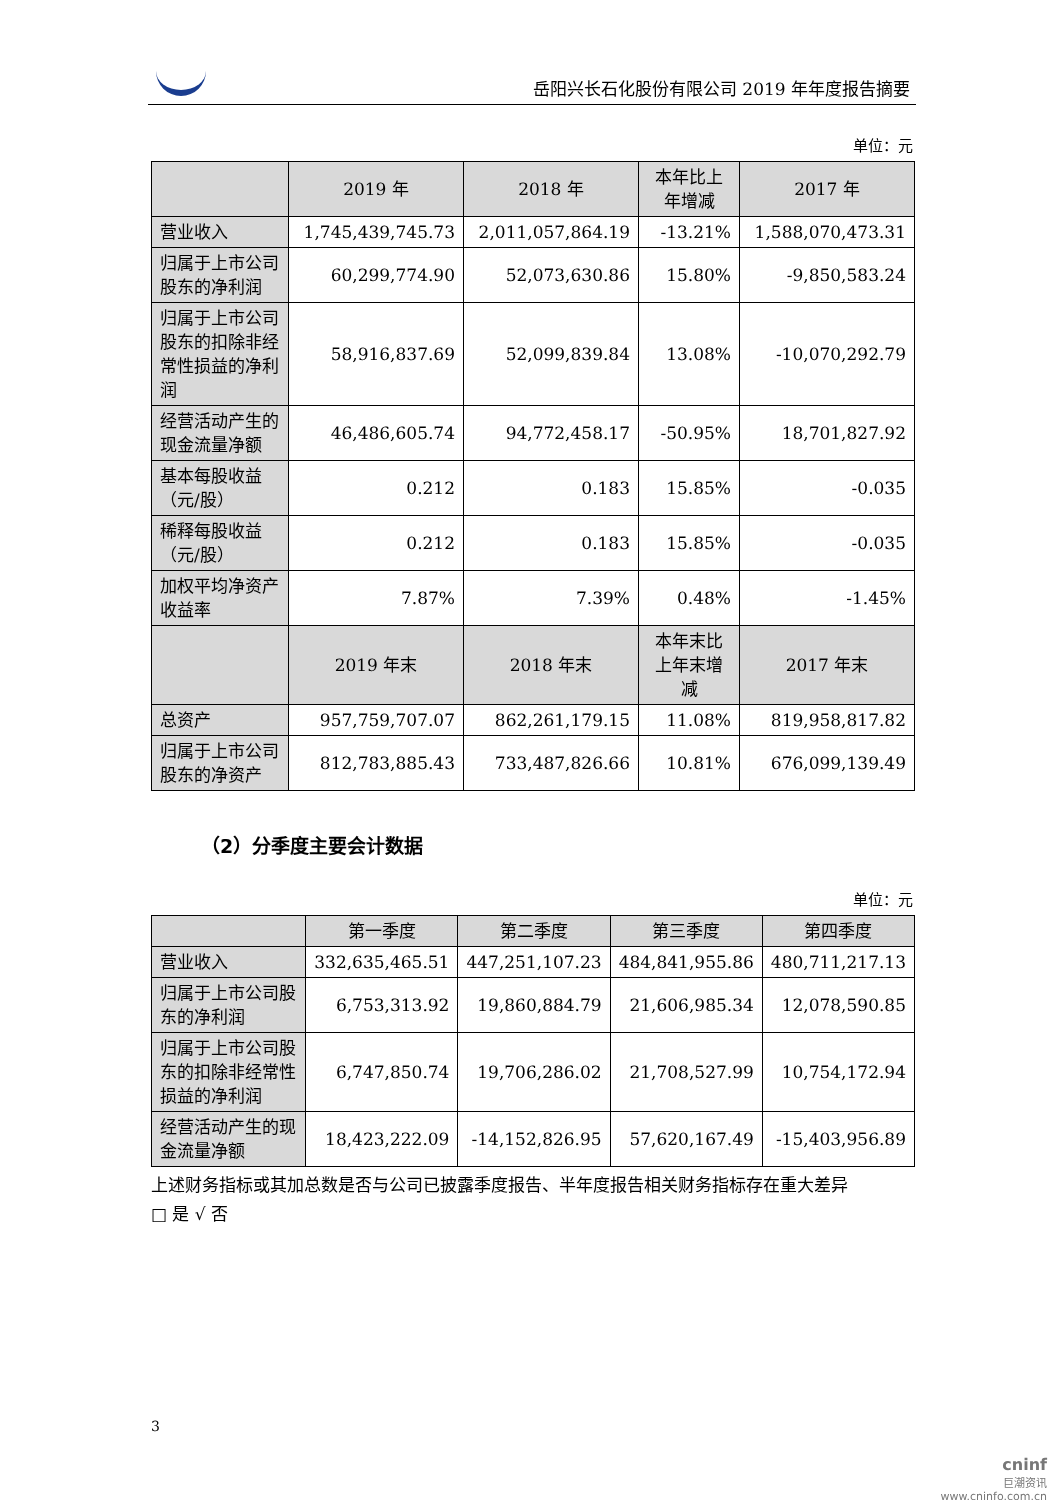岳阳兴长石化股份有限公司 2019 年年度报告摘要
单位：元
| | 2019 年 | 2018 年 | 本年比上年增减 | 2017 年 |
| --- | --- | --- | --- | --- |
| 营业收入 | 1,745,439,745.73 | 2,011,057,864.19 | -13.21% | 1,588,070,473.31 |
| 归属于上市公司股东的净利润 | 60,299,774.90 | 52,073,630.86 | 15.80% | -9,850,583.24 |
| 归属于上市公司股东的扣除非经常性损益的净利润 | 58,916,837.69 | 52,099,839.84 | 13.08% | -10,070,292.79 |
| 经营活动产生的现金流量净额 | 46,486,605.74 | 94,772,458.17 | -50.95% | 18,701,827.92 |
| 基本每股收益（元/股） | 0.212 | 0.183 | 15.85% | -0.035 |
| 稀释每股收益（元/股） | 0.212 | 0.183 | 15.85% | -0.035 |
| 加权平均净资产收益率 | 7.87% | 7.39% | 0.48% | -1.45% |
| | 2019 年末 | 2018 年末 | 本年末比上年末增减 | 2017 年末 |
| 总资产 | 957,759,707.07 | 862,261,179.15 | 11.08% | 819,958,817.82 |
| 归属于上市公司股东的净资产 | 812,783,885.43 | 733,487,826.66 | 10.81% | 676,099,139.49 |
（2）分季度主要会计数据
单位：元
| | 第一季度 | 第二季度 | 第三季度 | 第四季度 |
| --- | --- | --- | --- | --- |
| 营业收入 | 332,635,465.51 | 447,251,107.23 | 484,841,955.86 | 480,711,217.13 |
| 归属于上市公司股东的净利润 | 6,753,313.92 | 19,860,884.79 | 21,606,985.34 | 12,078,590.85 |
| 归属于上市公司股东的扣除非经常性损益的净利润 | 6,747,850.74 | 19,706,286.02 | 21,708,527.99 | 10,754,172.94 |
| 经营活动产生的现金流量净额 | 18,423,222.09 | -14,152,826.95 | 57,620,167.49 | -15,403,956.89 |
上述财务指标或其加总数是否与公司已披露季度报告、半年度报告相关财务指标存在重大差异
□ 是 √ 否
3
cninf
巨潮资讯
www.cninfo.com.cn